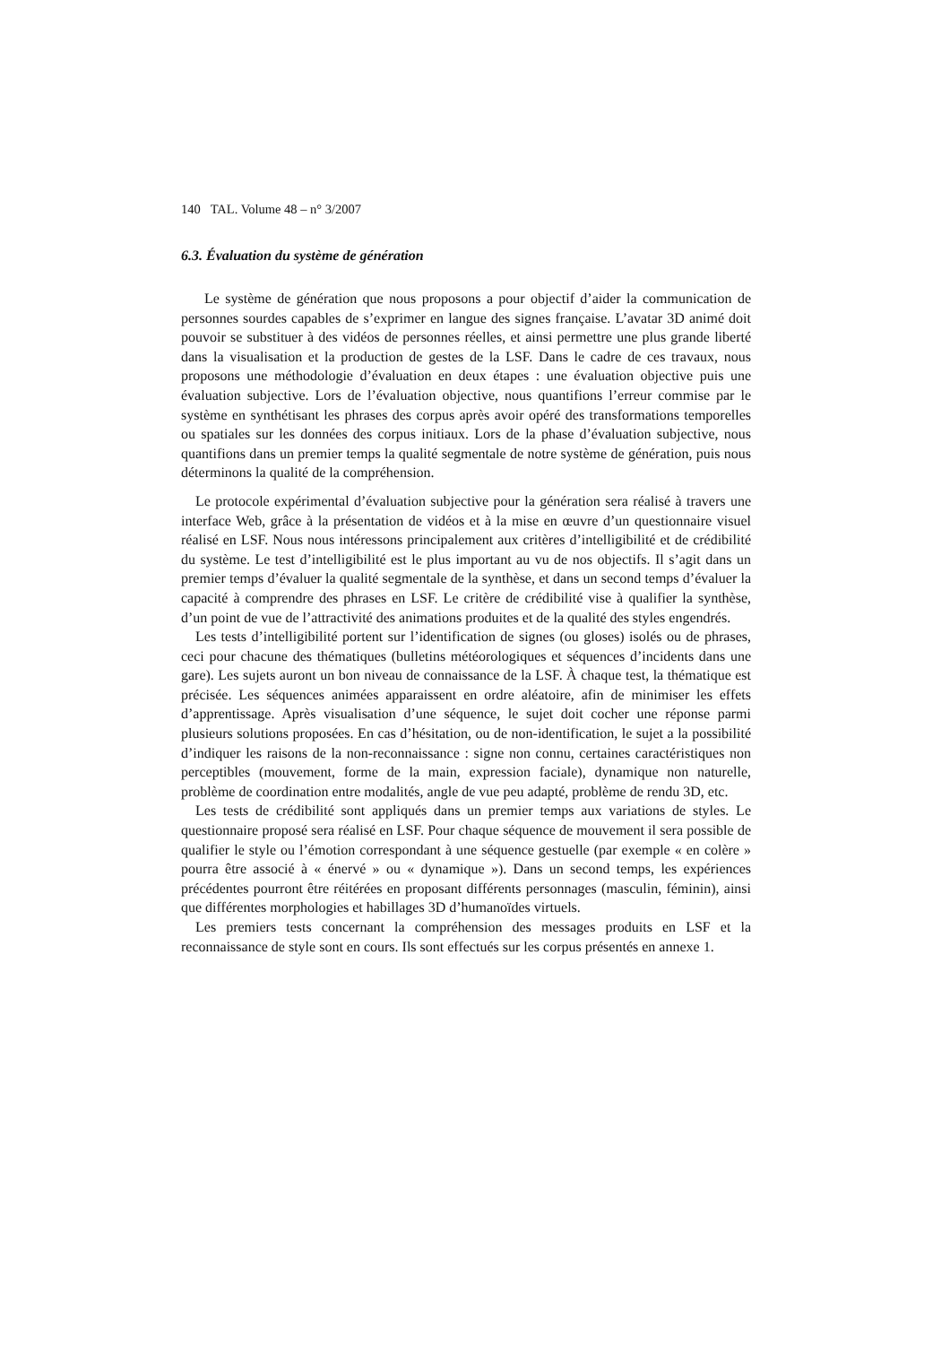140 TAL. Volume 48 – n° 3/2007
6.3. Évaluation du système de génération
Le système de génération que nous proposons a pour objectif d’aider la communication de personnes sourdes capables de s’exprimer en langue des signes française. L’avatar 3D animé doit pouvoir se substituer à des vidéos de personnes réelles, et ainsi permettre une plus grande liberté dans la visualisation et la production de gestes de la LSF. Dans le cadre de ces travaux, nous proposons une méthodologie d’évaluation en deux étapes : une évaluation objective puis une évaluation subjective. Lors de l’évaluation objective, nous quantifions l’erreur commise par le système en synthétisant les phrases des corpus après avoir opéré des transformations temporelles ou spatiales sur les données des corpus initiaux. Lors de la phase d’évaluation subjective, nous quantifions dans un premier temps la qualité segmentale de notre système de génération, puis nous déterminons la qualité de la compréhension.
Le protocole expérimental d’évaluation subjective pour la génération sera réalisé à travers une interface Web, grâce à la présentation de vidéos et à la mise en œuvre d’un questionnaire visuel réalisé en LSF. Nous nous intéressons principalement aux critères d’intelligibilité et de crédibilité du système. Le test d’intelligibilité est le plus important au vu de nos objectifs. Il s’agit dans un premier temps d’évaluer la qualité segmentale de la synthèse, et dans un second temps d’évaluer la capacité à comprendre des phrases en LSF. Le critère de crédibilité vise à qualifier la synthèse, d’un point de vue de l’attractivité des animations produites et de la qualité des styles engendrés.
Les tests d’intelligibilité portent sur l’identification de signes (ou gloses) isolés ou de phrases, ceci pour chacune des thématiques (bulletins météorologiques et séquences d’incidents dans une gare). Les sujets auront un bon niveau de connaissance de la LSF. À chaque test, la thématique est précisée. Les séquences animées apparaissent en ordre aléatoire, afin de minimiser les effets d’apprentissage. Après visualisation d’une séquence, le sujet doit cocher une réponse parmi plusieurs solutions proposées. En cas d’hésitation, ou de non-identification, le sujet a la possibilité d’indiquer les raisons de la non-reconnaissance : signe non connu, certaines caractéristiques non perceptibles (mouvement, forme de la main, expression faciale), dynamique non naturelle, problème de coordination entre modalités, angle de vue peu adapté, problème de rendu 3D, etc.
Les tests de crédibilité sont appliqués dans un premier temps aux variations de styles. Le questionnaire proposé sera réalisé en LSF. Pour chaque séquence de mouvement il sera possible de qualifier le style ou l’émotion correspondant à une séquence gestuelle (par exemple « en colère » pourra être associé à « énervé » ou « dynamique »). Dans un second temps, les expériences précédentes pourront être réitérées en proposant différents personnages (masculin, féminin), ainsi que différentes morphologies et habillages 3D d’humanoïdes virtuels.
Les premiers tests concernant la compréhension des messages produits en LSF et la reconnaissance de style sont en cours. Ils sont effectués sur les corpus présentés en annexe 1.